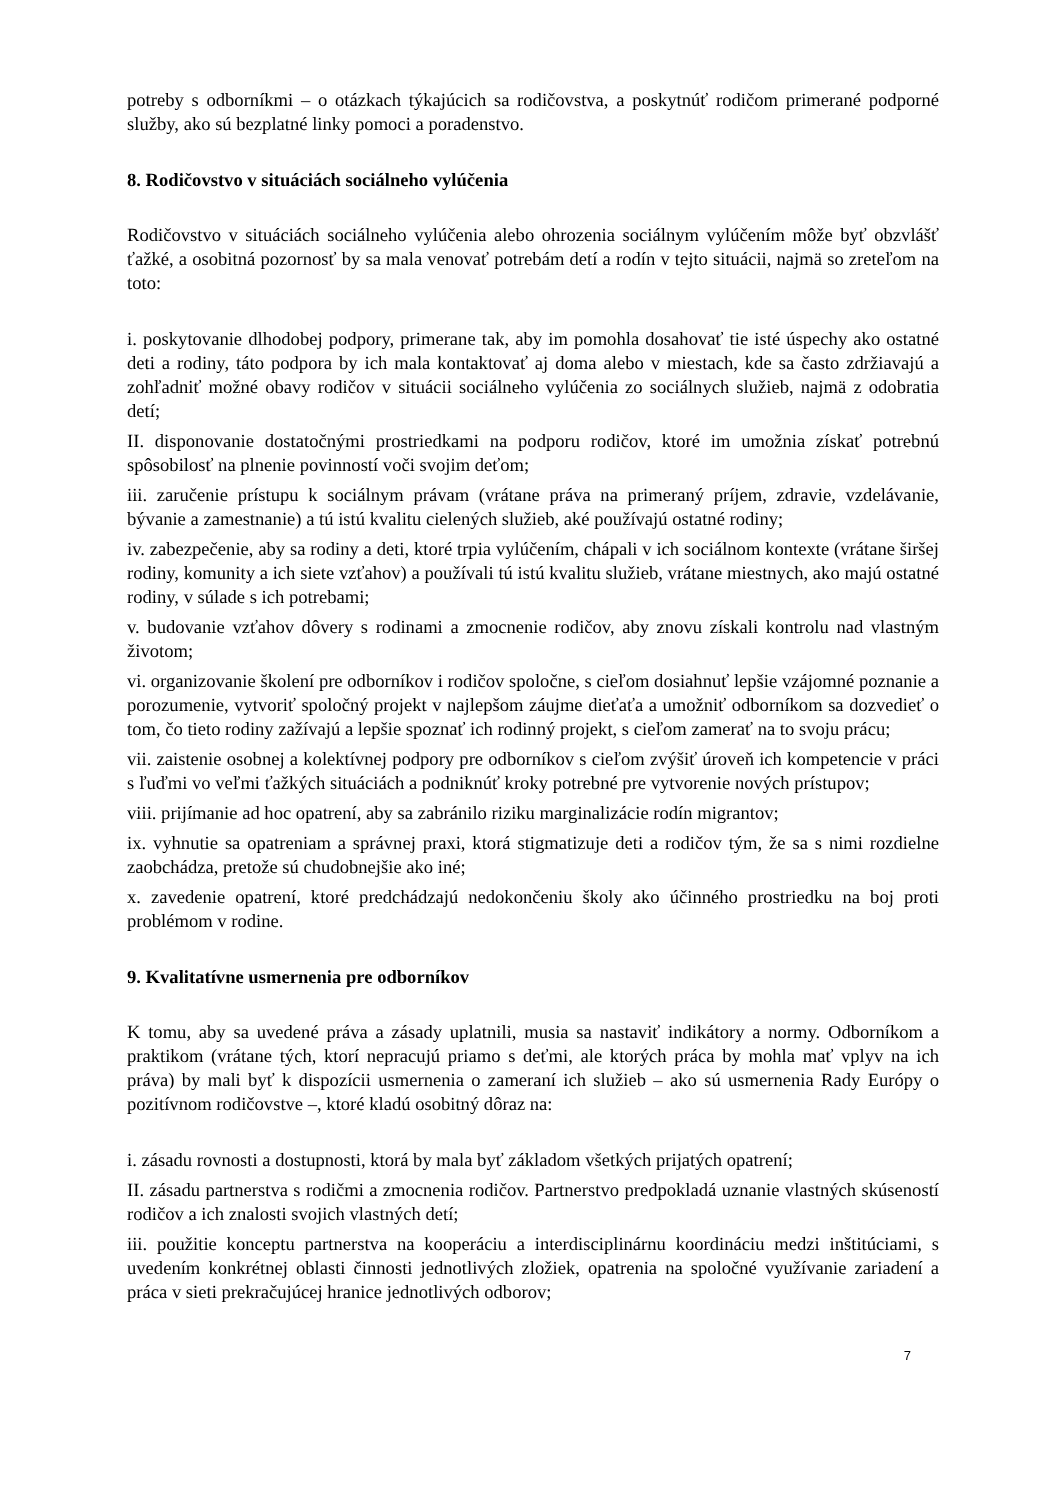potreby s odborníkmi – o otázkach týkajúcich sa rodičovstva, a poskytnúť rodičom primerané podporné služby, ako sú bezplatné linky pomoci a poradenstvo.
8. Rodičovstvo v situáciách sociálneho vylúčenia
Rodičovstvo v situáciách sociálneho vylúčenia alebo ohrozenia sociálnym vylúčením môže byť obzvlášť ťažké, a osobitná pozornosť by sa mala venovať potrebám detí a rodín v tejto situácii, najmä so zreteľom na toto:
i. poskytovanie dlhodobej podpory, primerane tak, aby im pomohla dosahovať tie isté úspechy ako ostatné deti a rodiny, táto podpora by ich mala kontaktovať aj doma alebo v miestach, kde sa často zdržiavajú a zohľadniť možné obavy rodičov v situácii sociálneho vylúčenia zo sociálnych služieb, najmä z odobratia detí;
II. disponovanie dostatočnými prostriedkami na podporu rodičov, ktoré im umožnia získať potrebnú spôsobilosť na plnenie povinností voči svojim deťom;
iii. zaručenie prístupu k sociálnym právam (vrátane práva na primeraný príjem, zdravie, vzdelávanie, bývanie a zamestnanie) a tú istú kvalitu cielených služieb, aké používajú ostatné rodiny;
iv. zabezpečenie, aby sa rodiny a deti, ktoré trpia vylúčením, chápali v ich sociálnom kontexte (vrátane širšej rodiny, komunity a ich siete vzťahov) a používali tú istú kvalitu služieb, vrátane miestnych, ako majú ostatné rodiny, v súlade s ich potrebami;
v. budovanie vzťahov dôvery s rodinami a zmocnenie rodičov, aby znovu získali kontrolu nad vlastným životom;
vi. organizovanie školení pre odborníkov i rodičov spoločne, s cieľom dosiahnuť lepšie vzájomné poznanie a porozumenie, vytvoriť spoločný projekt v najlepšom záujme dieťaťa a umožniť odborníkom sa dozvedieť o tom, čo tieto rodiny zažívajú a lepšie spoznať ich rodinný projekt, s cieľom zamerať na to svoju prácu;
vii. zaistenie osobnej a kolektívnej podpory pre odborníkov s cieľom zvýšiť úroveň ich kompetencie v práci s ľuďmi vo veľmi ťažkých situáciách a podniknúť kroky potrebné pre vytvorenie nových prístupov;
viii. prijímanie ad hoc opatrení, aby sa zabránilo riziku marginalizácie rodín migrantov;
ix. vyhnutie sa opatreniam a správnej praxi, ktorá stigmatizuje deti a rodičov tým, že sa s nimi rozdielne zaobchádza, pretože sú chudobnejšie ako iné;
x. zavedenie opatrení, ktoré predchádzajú nedokončeniu školy ako účinného prostriedku na boj proti problémom v rodine.
9. Kvalitatívne usmernenia pre odborníkov
K tomu, aby sa uvedené práva a zásady uplatnili, musia sa nastaviť indikátory a normy. Odborníkom a praktikom (vrátane tých, ktorí nepracujú priamo s deťmi, ale ktorých práca by mohla mať vplyv na ich práva) by mali byť k dispozícii usmernenia o zameraní ich služieb – ako sú usmernenia Rady Európy o pozitívnom rodičovstve –, ktoré kladú osobitný dôraz na:
i. zásadu rovnosti a dostupnosti, ktorá by mala byť základom všetkých prijatých opatrení;
II. zásadu partnerstva s rodičmi a zmocnenia rodičov. Partnerstvo predpokladá uznanie vlastných skúseností rodičov a ich znalosti svojich vlastných detí;
iii. použitie konceptu partnerstva na kooperáciu a interdisciplinárnu koordináciu medzi inštitúciami, s uvedením konkrétnej oblasti činnosti jednotlivých zložiek, opatrenia na spoločné využívanie zariadení a práca v sieti prekračujúcej hranice jednotlivých odborov;
7